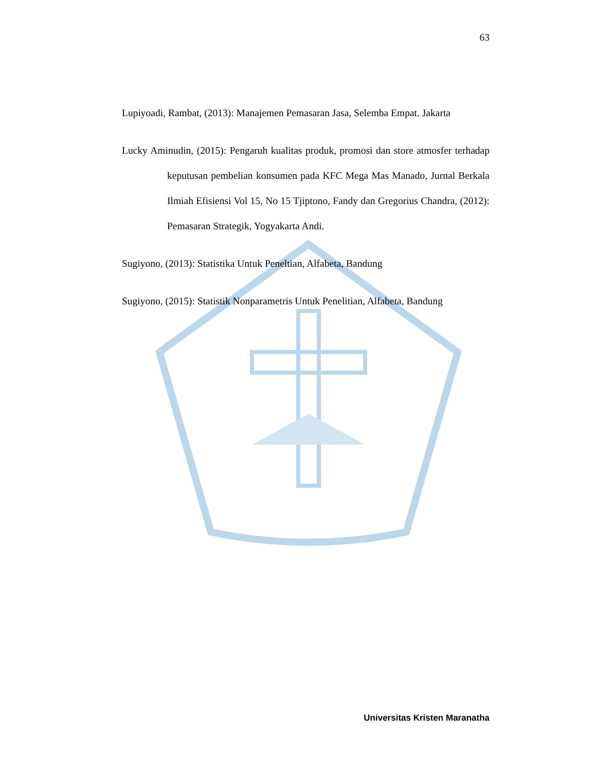63
Lupiyoadi, Rambat, (2013): Manajemen Pemasaran Jasa, Selemba Empat. Jakarta
Lucky Aminudin, (2015): Pengaruh kualitas produk, promosi dan store atmosfer terhadap keputusan pembelian konsumen pada KFC Mega Mas Manado, Jurnal Berkala Ilmiah Efisiensi Vol 15, No 15 Tjiptono, Fandy dan Gregorius Chandra, (2012): Pemasaran Strategik, Yogyakarta Andi.
Sugiyono, (2013): Statistika Untuk Peneltian, Alfabeta, Bandung
Sugiyono, (2015): Statistik Nonparametris Untuk Penelitian, Alfabeta, Bandung
Universitas Kristen Maranatha